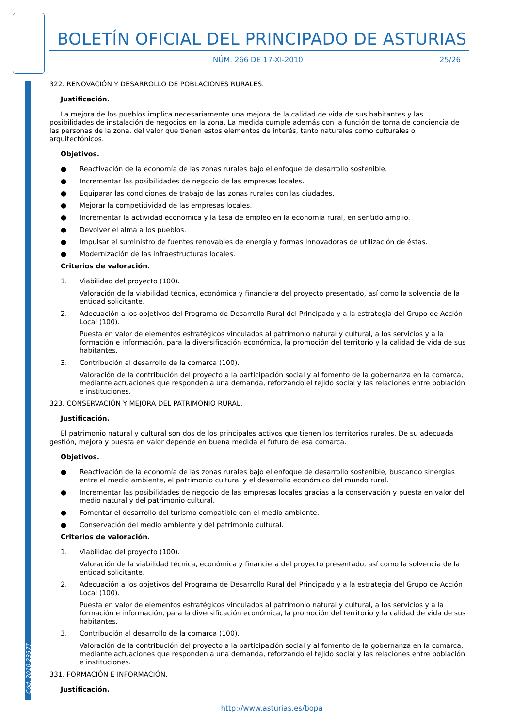BOLETÍN OFICIAL DEL PRINCIPADO DE ASTURIAS
NÚM. 266 DE 17-XI-2010 25/26
322. RENOVACIÓN Y DESARROLLO DE POBLACIONES RURALES.
Justificación.
La mejora de los pueblos implica necesariamente una mejora de la calidad de vida de sus habitantes y las posibilidades de instalación de negocios en la zona. La medida cumple además con la función de toma de conciencia de las personas de la zona, del valor que tienen estos elementos de interés, tanto naturales como culturales o arquitectónicos.
Objetivos.
● Reactivación de la economía de las zonas rurales bajo el enfoque de desarrollo sostenible.
● Incrementar las posibilidades de negocio de las empresas locales.
● Equiparar las condiciones de trabajo de las zonas rurales con las ciudades.
● Mejorar la competitividad de las empresas locales.
● Incrementar la actividad económica y la tasa de empleo en la economía rural, en sentido amplio.
● Devolver el alma a los pueblos.
● Impulsar el suministro de fuentes renovables de energía y formas innovadoras de utilización de éstas.
● Modernización de las infraestructuras locales.
Criterios de valoración.
1. Viabilidad del proyecto (100).
Valoración de la viabilidad técnica, económica y financiera del proyecto presentado, así como la solvencia de la entidad solicitante.
2. Adecuación a los objetivos del Programa de Desarrollo Rural del Principado y a la estrategia del Grupo de Acción Local (100).
Puesta en valor de elementos estratégicos vinculados al patrimonio natural y cultural, a los servicios y a la formación e información, para la diversificación económica, la promoción del territorio y la calidad de vida de sus habitantes.
3. Contribución al desarrollo de la comarca (100).
Valoración de la contribución del proyecto a la participación social y al fomento de la gobernanza en la comarca, mediante actuaciones que responden a una demanda, reforzando el tejido social y las relaciones entre población e instituciones.
323. CONSERVACIÓN Y MEJORA DEL PATRIMONIO RURAL.
Justificación.
El patrimonio natural y cultural son dos de los principales activos que tienen los territorios rurales. De su adecuada gestión, mejora y puesta en valor depende en buena medida el futuro de esa comarca.
Objetivos.
● Reactivación de la economía de las zonas rurales bajo el enfoque de desarrollo sostenible, buscando sinergias entre el medio ambiente, el patrimonio cultural y el desarrollo económico del mundo rural.
● Incrementar las posibilidades de negocio de las empresas locales gracias a la conservación y puesta en valor del medio natural y del patrimonio cultural.
● Fomentar el desarrollo del turismo compatible con el medio ambiente.
● Conservación del medio ambiente y del patrimonio cultural.
Criterios de valoración.
1. Viabilidad del proyecto (100).
Valoración de la viabilidad técnica, económica y financiera del proyecto presentado, así como la solvencia de la entidad solicitante.
2. Adecuación a los objetivos del Programa de Desarrollo Rural del Principado y a la estrategia del Grupo de Acción Local (100).
Puesta en valor de elementos estratégicos vinculados al patrimonio natural y cultural, a los servicios y a la formación e información, para la diversificación económica, la promoción del territorio y la calidad de vida de sus habitantes.
3. Contribución al desarrollo de la comarca (100).
Valoración de la contribución del proyecto a la participación social y al fomento de la gobernanza en la comarca, mediante actuaciones que responden a una demanda, reforzando el tejido social y las relaciones entre población e instituciones.
331. FORMACIÓN E INFORMACIÓN.
Justificación.
Cód. 2010-23577
http://www.asturias.es/bopa